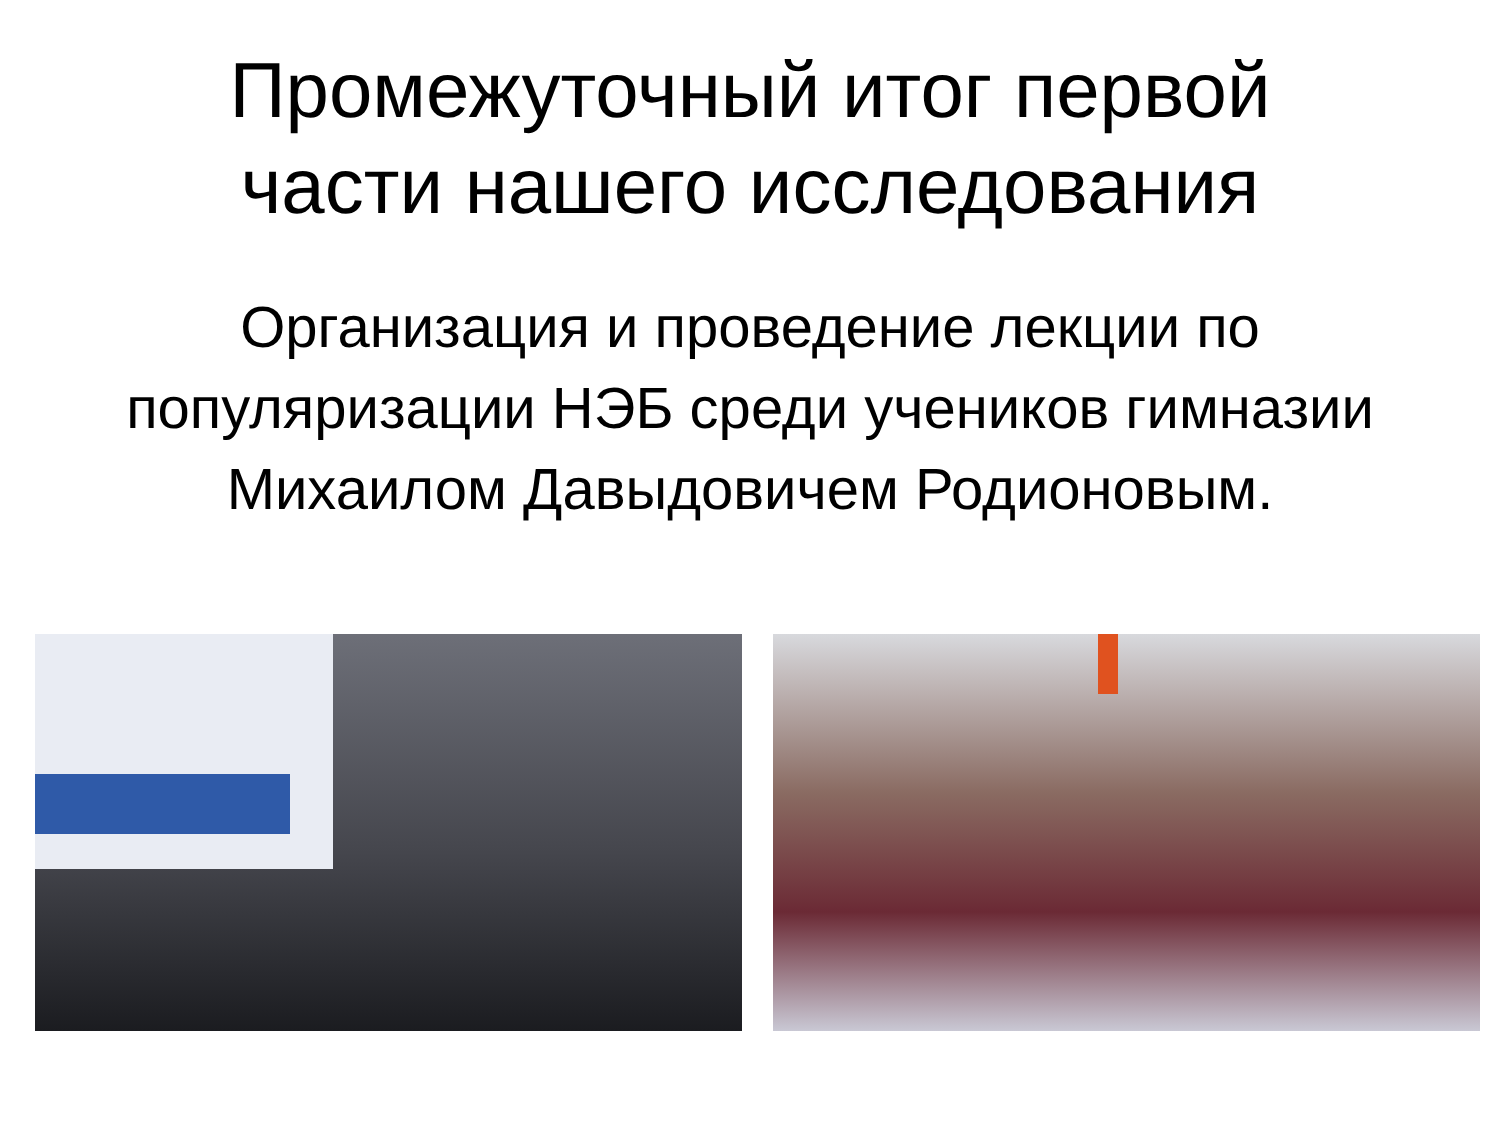Промежуточный итог первой
части нашего исследования
Организация и проведение лекции по
популяризации НЭБ среди учеников гимназии
Михаилом Давыдовичем Родионовым.